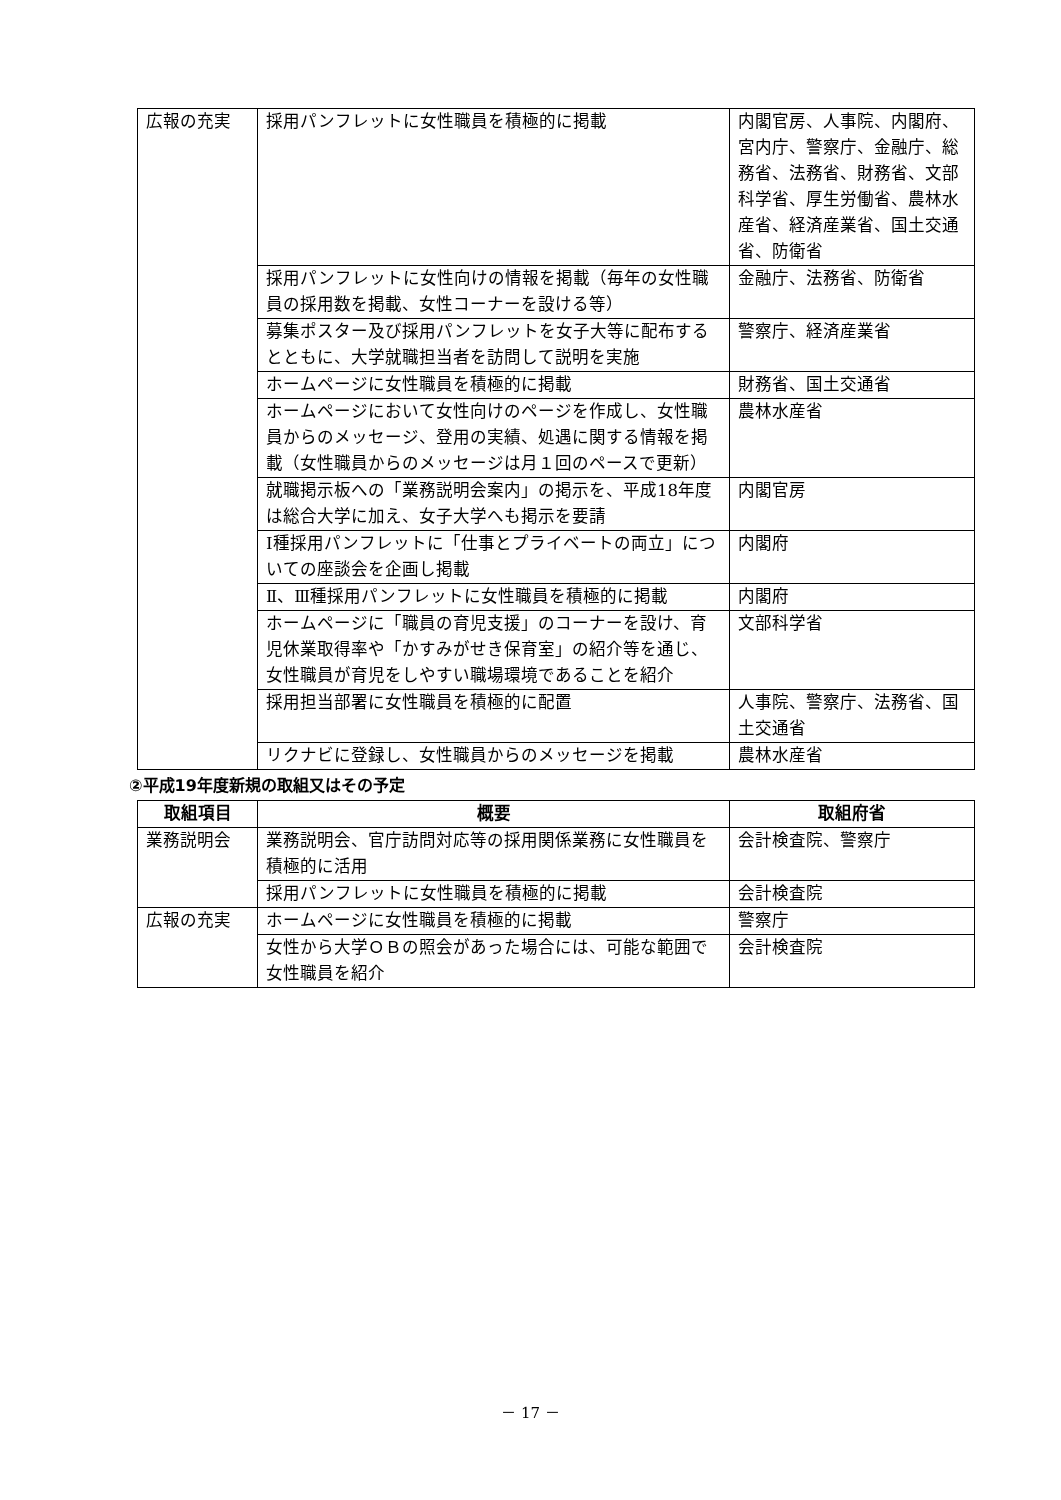| 広報の充実 | 採用パンフレットに女性職員を積極的に掲載 | 内閣官房、人事院、内閣府、宮内庁、警察庁、金融庁、総務省、法務省、財務省、文部科学省、厚生労働省、農林水産省、経済産業省、国土交通省、防衛省 |
| | 採用パンフレットに女性向けの情報を掲載（毎年の女性職員の採用数を掲載、女性コーナーを設ける等） | 金融庁、法務省、防衛省 |
| | 募集ポスター及び採用パンフレットを女子大等に配布するとともに、大学就職担当者を訪問して説明を実施 | 警察庁、経済産業省 |
| | ホームページに女性職員を積極的に掲載 | 財務省、国土交通省 |
| | ホームページにおいて女性向けのページを作成し、女性職員からのメッセージ、登用の実績、処遇に関する情報を掲載（女性職員からのメッセージは月１回のペースで更新） | 農林水産省 |
| | 就職掲示板への「業務説明会案内」の掲示を、平成18年度は総合大学に加え、女子大学へも掲示を要請 | 内閣官房 |
| | Ⅰ種採用パンフレットに「仕事とプライベートの両立」についての座談会を企画し掲載 | 内閣府 |
| | Ⅱ、Ⅲ種採用パンフレットに女性職員を積極的に掲載 | 内閣府 |
| | ホームページに「職員の育児支援」のコーナーを設け、育児休業取得率や「かすみがせき保育室」の紹介等を通じ、女性職員が育児をしやすい職場環境であることを紹介 | 文部科学省 |
| | 採用担当部署に女性職員を積極的に配置 | 人事院、警察庁、法務省、国土交通省 |
| | リクナビに登録し、女性職員からのメッセージを掲載 | 農林水産省 |
②平成19年度新規の取組又はその予定
| 取組項目 | 概要 | 取組府省 |
| --- | --- | --- |
| 業務説明会 | 業務説明会、官庁訪問対応等の採用関係業務に女性職員を積極的に活用 | 会計検査院、警察庁 |
| | 採用パンフレットに女性職員を積極的に掲載 | 会計検査院 |
| 広報の充実 | ホームページに女性職員を積極的に掲載 | 警察庁 |
| | 女性から大学ＯＢの照会があった場合には、可能な範囲で女性職員を紹介 | 会計検査院 |
－ 17 －